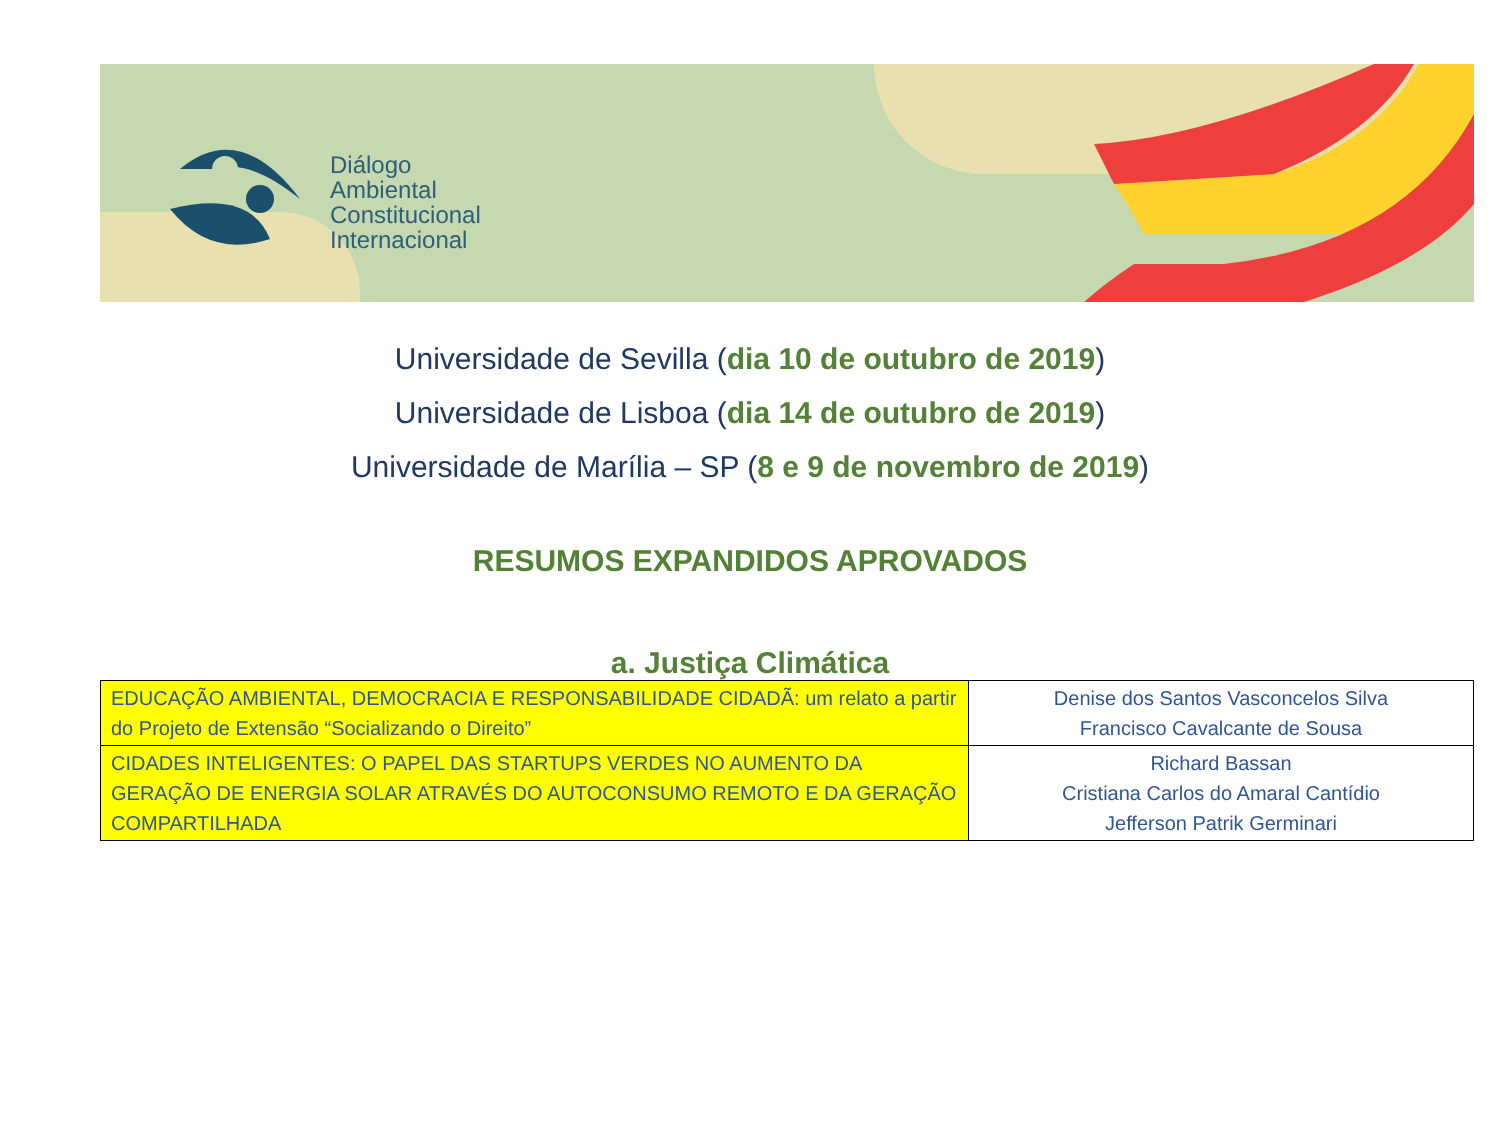Diálogo
Ambiental
Constitucional
Internacional
Universidade de Sevilla (dia 10 de outubro de 2019)
Universidade de Lisboa (dia 14 de outubro de 2019)
Universidade de Marília – SP (8 e 9 de novembro de 2019)
RESUMOS EXPANDIDOS APROVADOS
a. Justiça Climática
| EDUCAÇÃO AMBIENTAL, DEMOCRACIA E RESPONSABILIDADE CIDADÃ: um relato a partir do Projeto de Extensão “Socializando o Direito” | Denise dos Santos Vasconcelos Silva Francisco Cavalcante de Sousa |
| CIDADES INTELIGENTES: O PAPEL DAS STARTUPS VERDES NO AUMENTO DA GERAÇÃO DE ENERGIA SOLAR ATRAVÉS DO AUTOCONSUMO REMOTO E DA GERAÇÃO COMPARTILHADA | Richard Bassan Cristiana Carlos do Amaral Cantídio Jefferson Patrik Germinari |